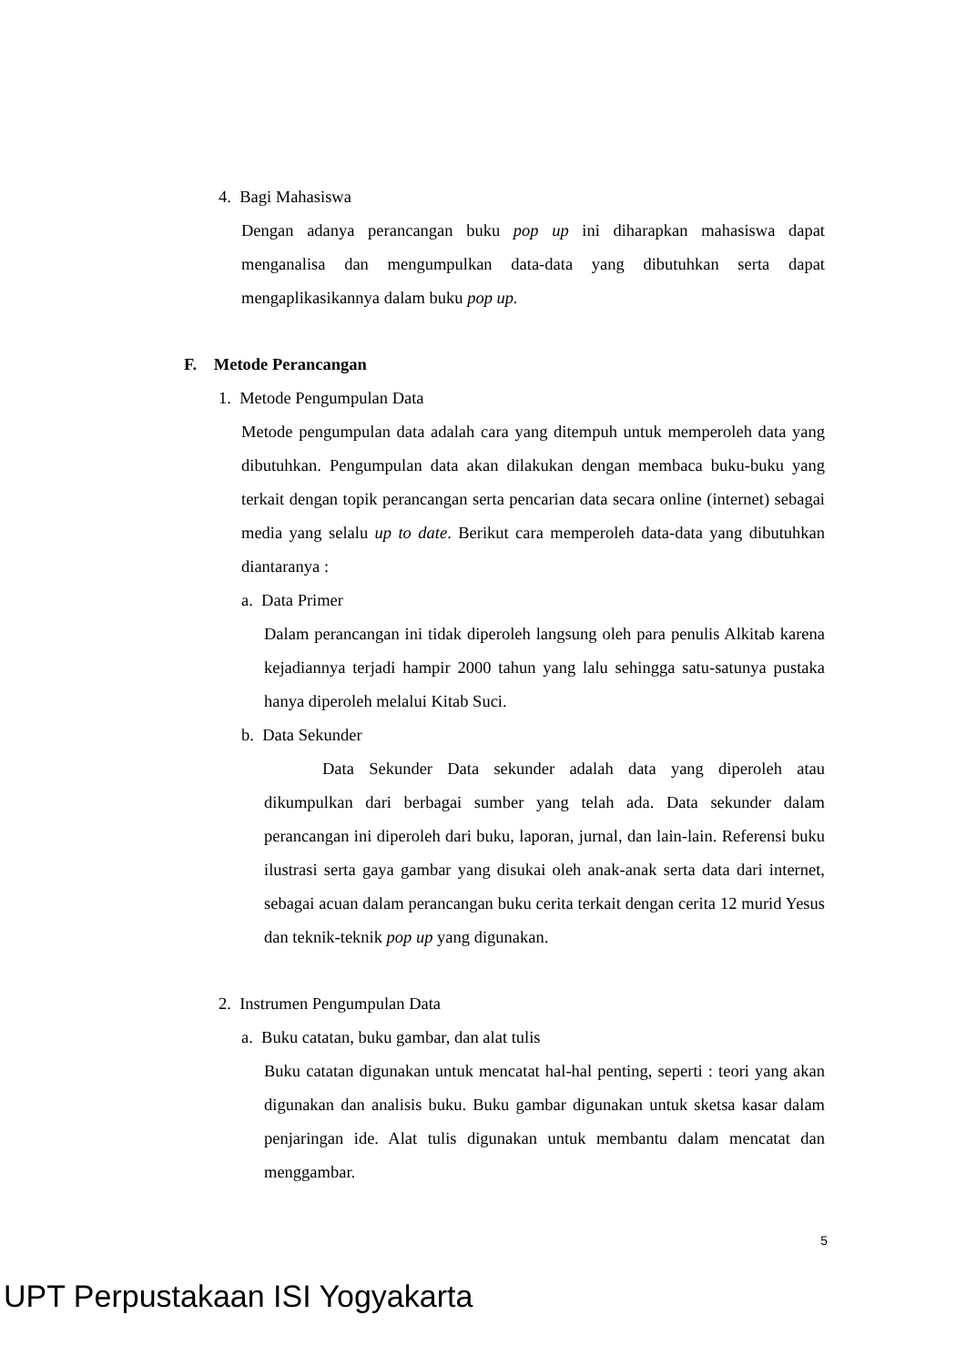4. Bagi Mahasiswa
Dengan adanya perancangan buku pop up ini diharapkan mahasiswa dapat menganalisa dan mengumpulkan data-data yang dibutuhkan serta dapat mengaplikasikannya dalam buku pop up.
F. Metode Perancangan
1. Metode Pengumpulan Data
Metode pengumpulan data adalah cara yang ditempuh untuk memperoleh data yang dibutuhkan. Pengumpulan data akan dilakukan dengan membaca buku-buku yang terkait dengan topik perancangan serta pencarian data secara online (internet) sebagai media yang selalu up to date. Berikut cara memperoleh data-data yang dibutuhkan diantaranya :
a. Data Primer
Dalam perancangan ini tidak diperoleh langsung oleh para penulis Alkitab karena kejadiannya terjadi hampir 2000 tahun yang lalu sehingga satu-satunya pustaka hanya diperoleh melalui Kitab Suci.
b. Data Sekunder
Data Sekunder Data sekunder adalah data yang diperoleh atau dikumpulkan dari berbagai sumber yang telah ada. Data sekunder dalam perancangan ini diperoleh dari buku, laporan, jurnal, dan lain-lain. Referensi buku ilustrasi serta gaya gambar yang disukai oleh anak-anak serta data dari internet, sebagai acuan dalam perancangan buku cerita terkait dengan cerita 12 murid Yesus dan teknik-teknik pop up yang digunakan.
2. Instrumen Pengumpulan Data
a. Buku catatan, buku gambar, dan alat tulis
Buku catatan digunakan untuk mencatat hal-hal penting, seperti : teori yang akan digunakan dan analisis buku. Buku gambar digunakan untuk sketsa kasar dalam penjaringan ide. Alat tulis digunakan untuk membantu dalam mencatat dan menggambar.
5
UPT Perpustakaan ISI Yogyakarta